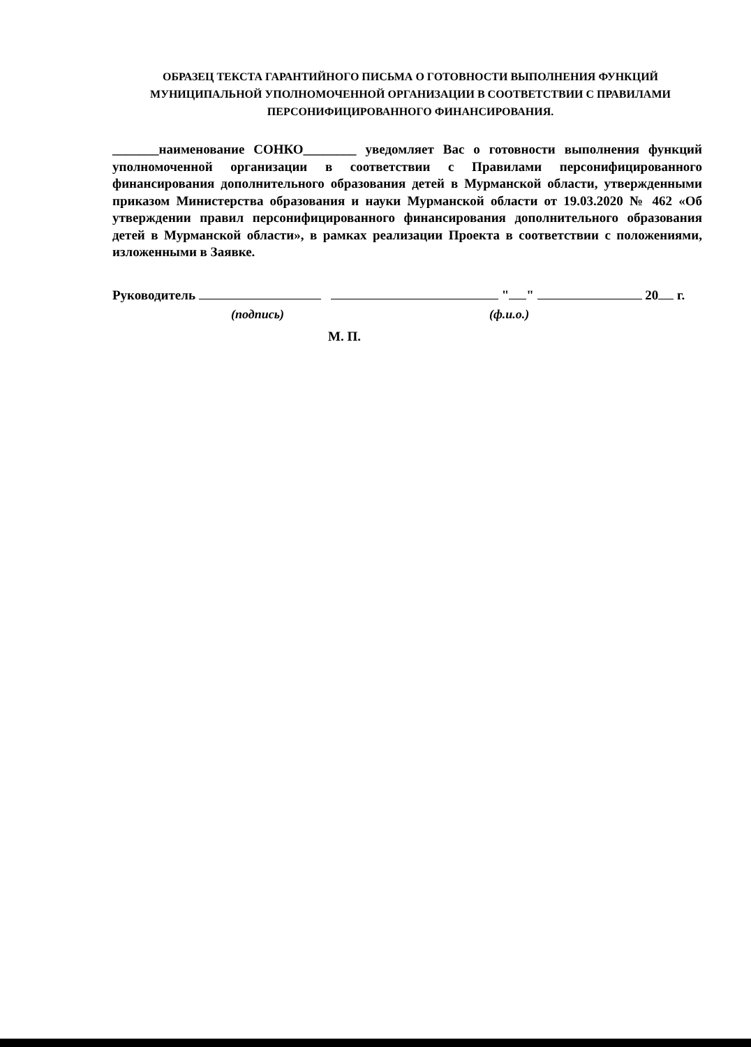ОБРАЗЕЦ ТЕКСТА ГАРАНТИЙНОГО ПИСЬМА О ГОТОВНОСТИ ВЫПОЛНЕНИЯ ФУНКЦИЙ МУНИЦИПАЛЬНОЙ УПОЛНОМОЧЕННОЙ ОРГАНИЗАЦИИ В СООТВЕТСТВИИ С ПРАВИЛАМИ ПЕРСОНИФИЦИРОВАННОГО ФИНАНСИРОВАНИЯ.
_______наименование СОНКО________ уведомляет Вас о готовности выполнения функций уполномоченной организации в соответствии с Правилами персонифицированного финансирования дополнительного образования детей в Мурманской области, утвержденными приказом Министерства образования и науки Мурманской области от 19.03.2020 № 462 «Об утверждении правил персонифицированного финансирования дополнительного образования детей в Мурманской области», в рамках реализации Проекта в соответствии с положениями, изложенными в Заявке.
Руководитель " " 20 г.
(подпись) (ф.и.о.)
М. П.